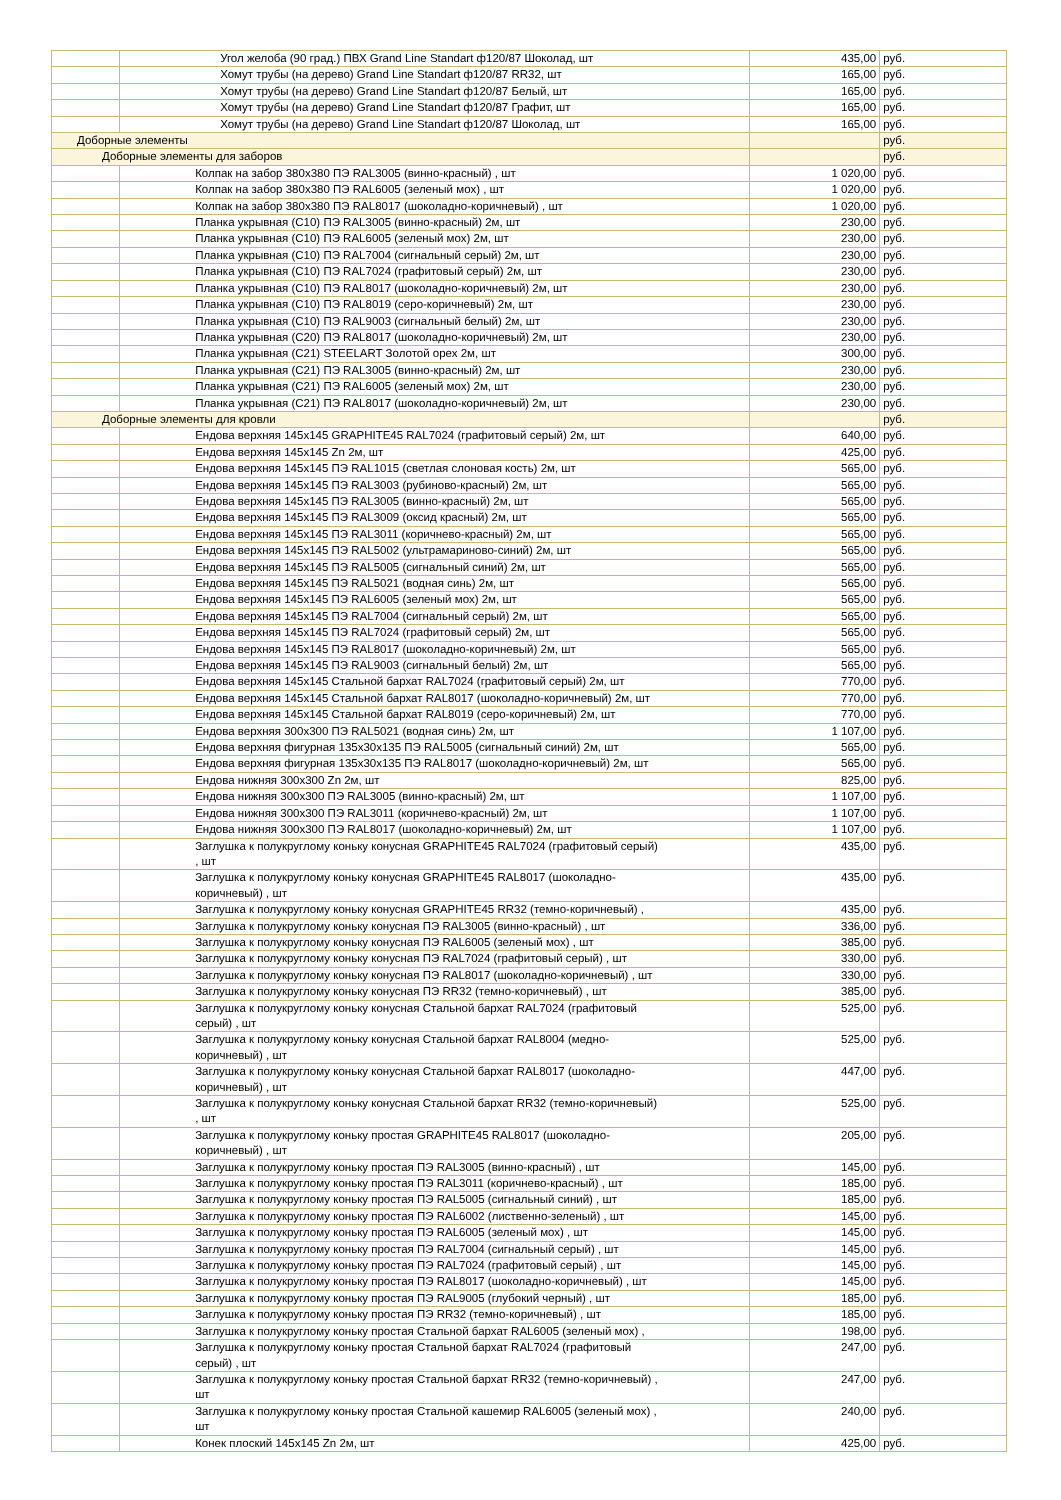| | Угол желоба (90 град.) ПВХ Grand Line Standart ф120/87 Шоколад, шт | 435,00 | руб. |
| | Хомут трубы (на дерево) Grand Line Standart ф120/87 RR32, шт | 165,00 | руб. |
| | Хомут трубы (на дерево) Grand Line Standart ф120/87 Белый, шт | 165,00 | руб. |
| | Хомут трубы (на дерево) Grand Line Standart ф120/87 Графит, шт | 165,00 | руб. |
| | Хомут трубы (на дерево) Grand Line Standart ф120/87 Шоколад, шт | 165,00 | руб. |
| Доборные элементы | | | руб. |
| Доборные элементы для заборов | | | руб. |
| | Колпак на забор 380х380 ПЭ RAL3005 (винно-красный) , шт | 1 020,00 | руб. |
| | Колпак на забор 380х380 ПЭ RAL6005 (зеленый мох) , шт | 1 020,00 | руб. |
| | Колпак на забор 380х380 ПЭ RAL8017 (шоколадно-коричневый) , шт | 1 020,00 | руб. |
| | Планка укрывная (С10) ПЭ RAL3005 (винно-красный) 2м, шт | 230,00 | руб. |
| | Планка укрывная (С10) ПЭ RAL6005 (зеленый мох) 2м, шт | 230,00 | руб. |
| | Планка укрывная (С10) ПЭ RAL7004 (сигнальный серый) 2м, шт | 230,00 | руб. |
| | Планка укрывная (С10) ПЭ RAL7024 (графитовый серый) 2м, шт | 230,00 | руб. |
| | Планка укрывная (С10) ПЭ RAL8017 (шоколадно-коричневый) 2м, шт | 230,00 | руб. |
| | Планка укрывная (С10) ПЭ RAL8019 (серо-коричневый) 2м, шт | 230,00 | руб. |
| | Планка укрывная (С10) ПЭ RAL9003 (сигнальный белый) 2м, шт | 230,00 | руб. |
| | Планка укрывная (С20) ПЭ RAL8017 (шоколадно-коричневый) 2м, шт | 230,00 | руб. |
| | Планка укрывная (С21) STEELART Золотой орех 2м, шт | 300,00 | руб. |
| | Планка укрывная (С21) ПЭ RAL3005 (винно-красный) 2м, шт | 230,00 | руб. |
| | Планка укрывная (С21) ПЭ RAL6005 (зеленый мох) 2м, шт | 230,00 | руб. |
| | Планка укрывная (С21) ПЭ RAL8017 (шоколадно-коричневый) 2м, шт | 230,00 | руб. |
| Доборные элементы для кровли | | | руб. |
| | Ендова верхняя 145х145 GRAPHITE45 RAL7024 (графитовый серый) 2м, шт | 640,00 | руб. |
| | Ендова верхняя 145х145 Zn 2м, шт | 425,00 | руб. |
| | Ендова верхняя 145х145 ПЭ RAL1015 (светлая слоновая кость) 2м, шт | 565,00 | руб. |
| | Ендова верхняя 145х145 ПЭ RAL3003 (рубиново-красный) 2м, шт | 565,00 | руб. |
| | Ендова верхняя 145х145 ПЭ RAL3005 (винно-красный) 2м, шт | 565,00 | руб. |
| | Ендова верхняя 145х145 ПЭ RAL3009 (оксид красный) 2м, шт | 565,00 | руб. |
| | Ендова верхняя 145х145 ПЭ RAL3011 (коричнево-красный) 2м, шт | 565,00 | руб. |
| | Ендова верхняя 145х145 ПЭ RAL5002 (ультрамариново-синий) 2м, шт | 565,00 | руб. |
| | Ендова верхняя 145х145 ПЭ RAL5005 (сигнальный синий) 2м, шт | 565,00 | руб. |
| | Ендова верхняя 145х145 ПЭ RAL5021 (водная синь) 2м, шт | 565,00 | руб. |
| | Ендова верхняя 145х145 ПЭ RAL6005 (зеленый мох) 2м, шт | 565,00 | руб. |
| | Ендова верхняя 145х145 ПЭ RAL7004 (сигнальный серый) 2м, шт | 565,00 | руб. |
| | Ендова верхняя 145х145 ПЭ RAL7024 (графитовый серый) 2м, шт | 565,00 | руб. |
| | Ендова верхняя 145х145 ПЭ RAL8017 (шоколадно-коричневый) 2м, шт | 565,00 | руб. |
| | Ендова верхняя 145х145 ПЭ RAL9003 (сигнальный белый) 2м, шт | 565,00 | руб. |
| | Ендова верхняя 145х145 Стальной бархат RAL7024 (графитовый серый) 2м, шт | 770,00 | руб. |
| | Ендова верхняя 145х145 Стальной бархат RAL8017 (шоколадно-коричневый) 2м, шт | 770,00 | руб. |
| | Ендова верхняя 145х145 Стальной бархат RAL8019 (серо-коричневый) 2м, шт | 770,00 | руб. |
| | Ендова верхняя 300х300 ПЭ RAL5021 (водная синь) 2м, шт | 1 107,00 | руб. |
| | Ендова верхняя фигурная 135х30х135 ПЭ RAL5005 (сигнальный синий) 2м, шт | 565,00 | руб. |
| | Ендова верхняя фигурная 135х30х135 ПЭ RAL8017 (шоколадно-коричневый) 2м, шт | 565,00 | руб. |
| | Ендова нижняя 300х300 Zn 2м, шт | 825,00 | руб. |
| | Ендова нижняя 300х300 ПЭ RAL3005 (винно-красный) 2м, шт | 1 107,00 | руб. |
| | Ендова нижняя 300х300 ПЭ RAL3011 (коричнево-красный) 2м, шт | 1 107,00 | руб. |
| | Ендова нижняя 300х300 ПЭ RAL8017 (шоколадно-коричневый) 2м, шт | 1 107,00 | руб. |
| | Заглушка к полукруглому коньку конусная GRAPHITE45 RAL7024 (графитовый серый) , шт | 435,00 | руб. |
| | Заглушка к полукруглому коньку конусная GRAPHITE45 RAL8017 (шоколадно- коричневый) , шт | 435,00 | руб. |
| | Заглушка к полукруглому коньку конусная GRAPHITE45 RR32 (темно-коричневый) , | 435,00 | руб. |
| | Заглушка к полукруглому коньку конусная ПЭ RAL3005 (винно-красный) , шт | 336,00 | руб. |
| | Заглушка к полукруглому коньку конусная ПЭ RAL6005 (зеленый мох) , шт | 385,00 | руб. |
| | Заглушка к полукруглому коньку конусная ПЭ RAL7024 (графитовый серый) , шт | 330,00 | руб. |
| | Заглушка к полукруглому коньку конусная ПЭ RAL8017 (шоколадно-коричневый) , шт | 330,00 | руб. |
| | Заглушка к полукруглому коньку конусная ПЭ RR32 (темно-коричневый) , шт | 385,00 | руб. |
| | Заглушка к полукруглому коньку конусная Стальной бархат RAL7024 (графитовый серый) , шт | 525,00 | руб. |
| | Заглушка к полукруглому коньку конусная Стальной бархат RAL8004 (медно- коричневый) , шт | 525,00 | руб. |
| | Заглушка к полукруглому коньку конусная Стальной бархат RAL8017 (шоколадно- коричневый) , шт | 447,00 | руб. |
| | Заглушка к полукруглому коньку конусная Стальной бархат RR32 (темно-коричневый) , шт | 525,00 | руб. |
| | Заглушка к полукруглому коньку простая GRAPHITE45 RAL8017 (шоколадно- коричневый) , шт | 205,00 | руб. |
| | Заглушка к полукруглому коньку простая ПЭ RAL3005 (винно-красный) , шт | 145,00 | руб. |
| | Заглушка к полукруглому коньку простая ПЭ RAL3011 (коричнево-красный) , шт | 185,00 | руб. |
| | Заглушка к полукруглому коньку простая ПЭ RAL5005 (сигнальный синий) , шт | 185,00 | руб. |
| | Заглушка к полукруглому коньку простая ПЭ RAL6002 (лиственно-зеленый) , шт | 145,00 | руб. |
| | Заглушка к полукруглому коньку простая ПЭ RAL6005 (зеленый мох) , шт | 145,00 | руб. |
| | Заглушка к полукруглому коньку простая ПЭ RAL7004 (сигнальный серый) , шт | 145,00 | руб. |
| | Заглушка к полукруглому коньку простая ПЭ RAL7024 (графитовый серый) , шт | 145,00 | руб. |
| | Заглушка к полукруглому коньку простая ПЭ RAL8017 (шоколадно-коричневый) , шт | 145,00 | руб. |
| | Заглушка к полукруглому коньку простая ПЭ RAL9005 (глубокий черный) , шт | 185,00 | руб. |
| | Заглушка к полукруглому коньку простая ПЭ RR32 (темно-коричневый) , шт | 185,00 | руб. |
| | Заглушка к полукруглому коньку простая Стальной бархат RAL6005 (зеленый мох) , | 198,00 | руб. |
| | Заглушка к полукруглому коньку простая Стальной бархат RAL7024 (графитовый серый) , шт | 247,00 | руб. |
| | Заглушка к полукруглому коньку простая Стальной бархат RR32 (темно-коричневый) , шт | 247,00 | руб. |
| | Заглушка к полукруглому коньку простая Стальной кашемир RAL6005 (зеленый мох) , шт | 240,00 | руб. |
| | Конек плоский 145х145 Zn 2м, шт | 425,00 | руб. |